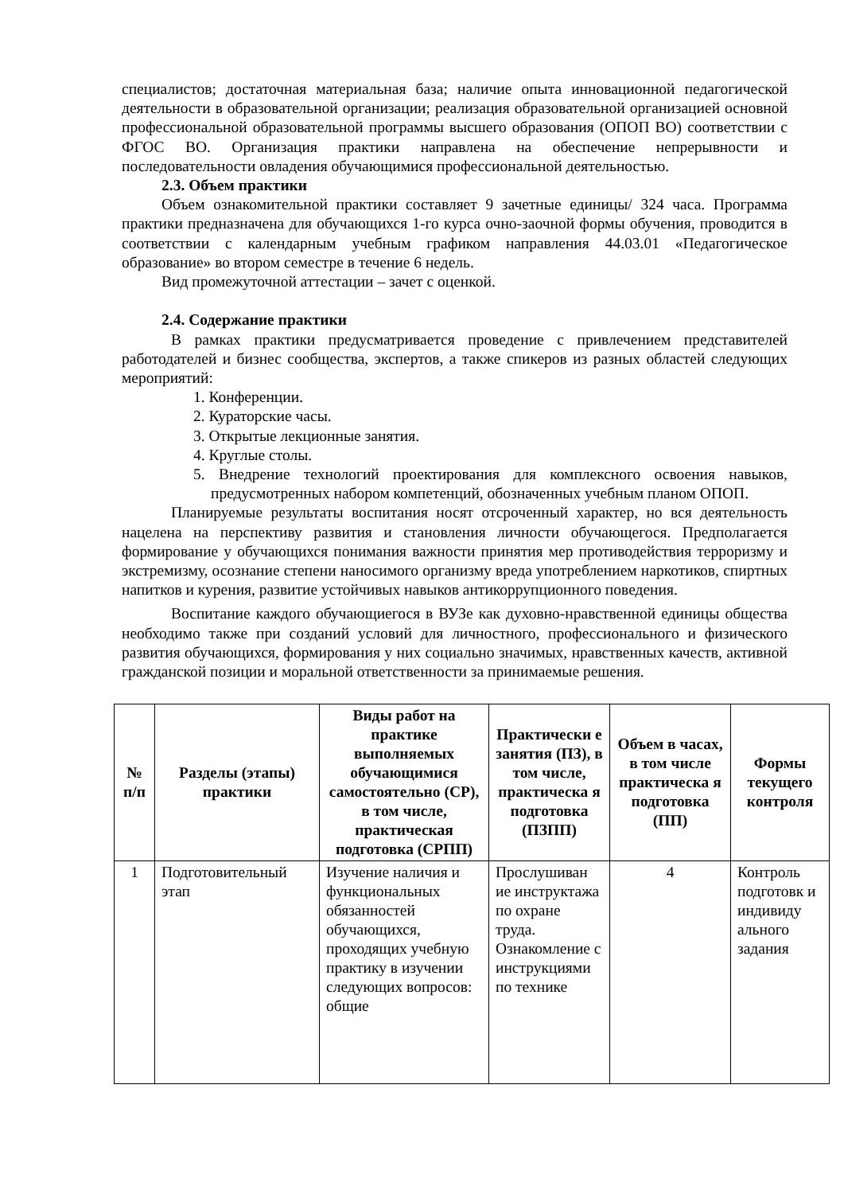специалистов; достаточная материальная база; наличие опыта инновационной педагогической деятельности в образовательной организации; реализация образовательной организацией основной профессиональной образовательной программы высшего образования (ОПОП ВО) соответствии с ФГОС ВО. Организация практики направлена на обеспечение непрерывности и последовательности овладения обучающимися профессиональной деятельностью.
2.3. Объем практики
Объем ознакомительной практики составляет 9 зачетные единицы/ 324 часа. Программа практики предназначена для обучающихся 1-го курса очно-заочной формы обучения, проводится в соответствии с календарным учебным графиком направления 44.03.01 «Педагогическое образование» во втором семестре в течение 6 недель.
Вид промежуточной аттестации – зачет с оценкой.
2.4. Содержание практики
В рамках практики предусматривается проведение с привлечением представителей работодателей и бизнес сообщества, экспертов, а также спикеров из разных областей следующих мероприятий:
1. Конференции.
2. Кураторские часы.
3. Открытые лекционные занятия.
4. Круглые столы.
5. Внедрение технологий проектирования для комплексного освоения навыков, предусмотренных набором компетенций, обозначенных учебным планом ОПОП.
Планируемые результаты воспитания носят отсроченный характер, но вся деятельность нацелена на перспективу развития и становления личности обучающегося. Предполагается формирование у обучающихся понимания важности принятия мер противодействия терроризму и экстремизму, осознание степени наносимого организму вреда употреблением наркотиков, спиртных напитков и курения, развитие устойчивых навыков антикоррупционного поведения.
Воспитание каждого обучающиегося в ВУЗе как духовно-нравственной единицы общества необходимо также при созданий условий для личностного, профессионального и физического развития обучающихся, формирования у них социально значимых, нравственных качеств, активной гражданской позиции и моральной ответственности за принимаемые решения.
| № п/п | Разделы (этапы) практики | Виды работ на практике выполняемых обучающимися самостоятельно (СР), в том числе, практическая подготовка (СРПП) | Практически е занятия (ПЗ), в том числе, практическа я подготовка (ПЗПП) | Объем в часах, в том числе практическа я подготовка (ПП) | Формы текущего контроля |
| --- | --- | --- | --- | --- | --- |
| 1 | Подготовительный этап | Изучение наличия и функциональных обязанностей обучающихся, проходящих учебную практику в изучении следующих вопросов: общие | Прослушиван ие инструктажа по охране труда. Ознакомление с инструкциями по технике | 4 | Контроль подготовк и индивиду ального задания |